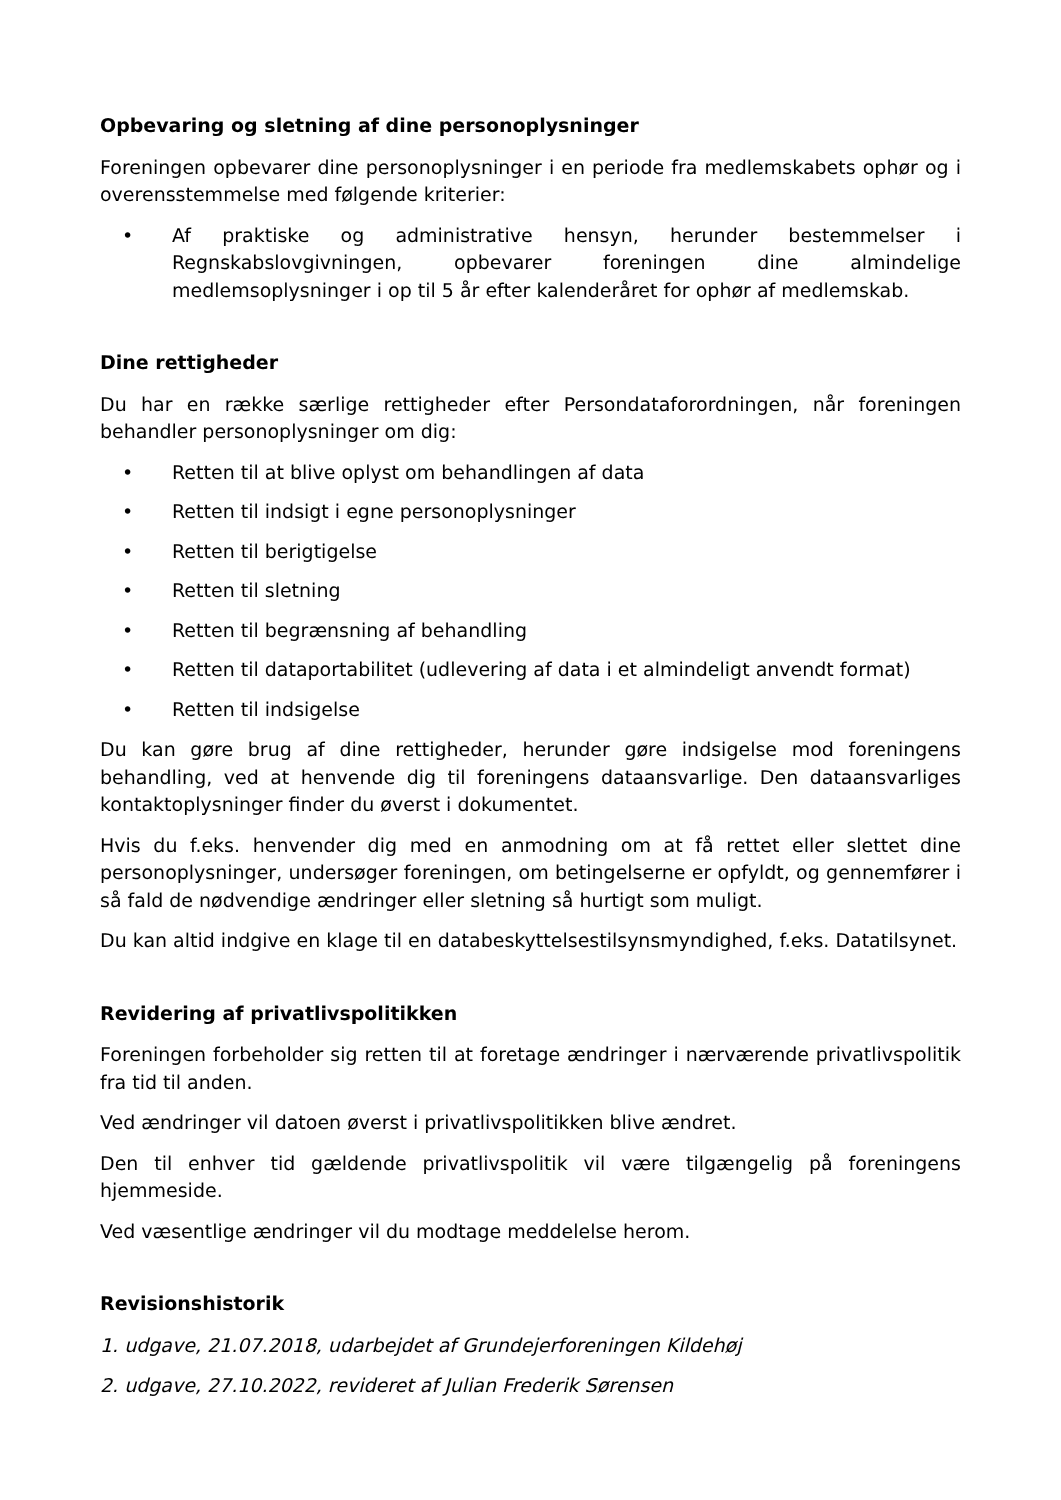Opbevaring og sletning af dine personoplysninger
Foreningen opbevarer dine personoplysninger i en periode fra medlemskabets ophør og i overensstemmelse med følgende kriterier:
• Af praktiske og administrative hensyn, herunder bestemmelser i Regnskabslovgivningen, opbevarer foreningen dine almindelige medlemsoplysninger i op til 5 år efter kalenderåret for ophør af medlemskab.
Dine rettigheder
Du har en række særlige rettigheder efter Persondataforordningen, når foreningen behandler personoplysninger om dig:
• Retten til at blive oplyst om behandlingen af data
• Retten til indsigt i egne personoplysninger
• Retten til berigtigelse
• Retten til sletning
• Retten til begrænsning af behandling
• Retten til dataportabilitet (udlevering af data i et almindeligt anvendt format)
• Retten til indsigelse
Du kan gøre brug af dine rettigheder, herunder gøre indsigelse mod foreningens behandling, ved at henvende dig til foreningens dataansvarlige. Den dataansvarliges kontaktoplysninger finder du øverst i dokumentet.
Hvis du f.eks. henvender dig med en anmodning om at få rettet eller slettet dine personoplysninger, undersøger foreningen, om betingelserne er opfyldt, og gennemfører i så fald de nødvendige ændringer eller sletning så hurtigt som muligt.
Du kan altid indgive en klage til en databeskyttelsestilsynsmyndighed, f.eks. Datatilsynet.
Revidering af privatlivspolitikken
Foreningen forbeholder sig retten til at foretage ændringer i nærværende privatlivspolitik fra tid til anden.
Ved ændringer vil datoen øverst i privatlivspolitikken blive ændret.
Den til enhver tid gældende privatlivspolitik vil være tilgængelig på foreningens hjemmeside.
Ved væsentlige ændringer vil du modtage meddelelse herom.
Revisionshistorik
1. udgave, 21.07.2018, udarbejdet af Grundejerforeningen Kildehøj
2. udgave, 27.10.2022, revideret af Julian Frederik Sørensen